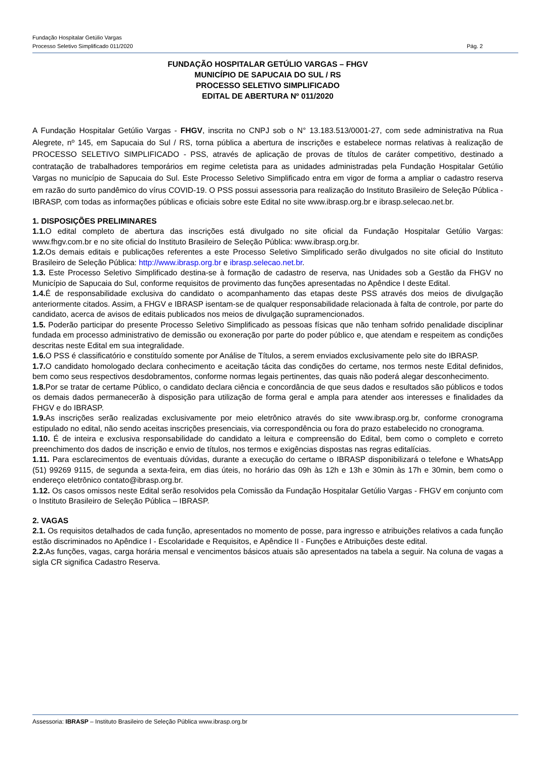Fundação Hospitalar Getúlio Vargas
Processo Seletivo Simplificado 011/2020 Pág. 2
FUNDAÇÃO HOSPITALAR GETÚLIO VARGAS – FHGV
MUNICÍPIO DE SAPUCAIA DO SUL / RS
PROCESSO SELETIVO SIMPLIFICADO
EDITAL DE ABERTURA Nº 011/2020
A Fundação Hospitalar Getúlio Vargas - FHGV, inscrita no CNPJ sob o N° 13.183.513/0001-27, com sede administrativa na Rua Alegrete, nº 145, em Sapucaia do Sul / RS, torna pública a abertura de inscrições e estabelece normas relativas à realização de PROCESSO SELETIVO SIMPLIFICADO - PSS, através de aplicação de provas de títulos de caráter competitivo, destinado a contratação de trabalhadores temporários em regime celetista para as unidades administradas pela Fundação Hospitalar Getúlio Vargas no município de Sapucaia do Sul. Este Processo Seletivo Simplificado entra em vigor de forma a ampliar o cadastro reserva em razão do surto pandêmico do vírus COVID-19. O PSS possui assessoria para realização do Instituto Brasileiro de Seleção Pública - IBRASP, com todas as informações públicas e oficiais sobre este Edital no site www.ibrasp.org.br e ibrasp.selecao.net.br.
1. DISPOSIÇÕES PRELIMINARES
1.1. O edital completo de abertura das inscrições está divulgado no site oficial da Fundação Hospitalar Getúlio Vargas: www.fhgv.com.br e no site oficial do Instituto Brasileiro de Seleção Pública: www.ibrasp.org.br.
1.2. Os demais editais e publicações referentes a este Processo Seletivo Simplificado serão divulgados no site oficial do Instituto Brasileiro de Seleção Pública: http://www.ibrasp.org.br e ibrasp.selecao.net.br.
1.3. Este Processo Seletivo Simplificado destina-se à formação de cadastro de reserva, nas Unidades sob a Gestão da FHGV no Município de Sapucaia do Sul, conforme requisitos de provimento das funções apresentadas no Apêndice I deste Edital.
1.4. É de responsabilidade exclusiva do candidato o acompanhamento das etapas deste PSS através dos meios de divulgação anteriormente citados. Assim, a FHGV e IBRASP isentam-se de qualquer responsabilidade relacionada à falta de controle, por parte do candidato, acerca de avisos de editais publicados nos meios de divulgação supramencionados.
1.5. Poderão participar do presente Processo Seletivo Simplificado as pessoas físicas que não tenham sofrido penalidade disciplinar fundada em processo administrativo de demissão ou exoneração por parte do poder público e, que atendam e respeitem as condições descritas neste Edital em sua integralidade.
1.6. O PSS é classificatório e constituído somente por Análise de Títulos, a serem enviados exclusivamente pelo site do IBRASP.
1.7. O candidato homologado declara conhecimento e aceitação tácita das condições do certame, nos termos neste Edital definidos, bem como seus respectivos desdobramentos, conforme normas legais pertinentes, das quais não poderá alegar desconhecimento.
1.8. Por se tratar de certame Público, o candidato declara ciência e concordância de que seus dados e resultados são públicos e todos os demais dados permanecerão à disposição para utilização de forma geral e ampla para atender aos interesses e finalidades da FHGV e do IBRASP.
1.9. As inscrições serão realizadas exclusivamente por meio eletrônico através do site www.ibrasp.org.br, conforme cronograma estipulado no edital, não sendo aceitas inscrições presenciais, via correspondência ou fora do prazo estabelecido no cronograma.
1.10. É de inteira e exclusiva responsabilidade do candidato a leitura e compreensão do Edital, bem como o completo e correto preenchimento dos dados de inscrição e envio de títulos, nos termos e exigências dispostas nas regras editalícias.
1.11. Para esclarecimentos de eventuais dúvidas, durante a execução do certame o IBRASP disponibilizará o telefone e WhatsApp (51) 99269 9115, de segunda a sexta-feira, em dias úteis, no horário das 09h às 12h e 13h e 30min às 17h e 30min, bem como o endereço eletrônico contato@ibrasp.org.br.
1.12. Os casos omissos neste Edital serão resolvidos pela Comissão da Fundação Hospitalar Getúlio Vargas - FHGV em conjunto com o Instituto Brasileiro de Seleção Pública – IBRASP.
2. VAGAS
2.1. Os requisitos detalhados de cada função, apresentados no momento de posse, para ingresso e atribuições relativos a cada função estão discriminados no Apêndice I - Escolaridade e Requisitos, e Apêndice II - Funções e Atribuições deste edital.
2.2. As funções, vagas, carga horária mensal e vencimentos básicos atuais são apresentados na tabela a seguir. Na coluna de vagas a sigla CR significa Cadastro Reserva.
Assessoria: IBRASP – Instituto Brasileiro de Seleção Pública www.ibrasp.org.br